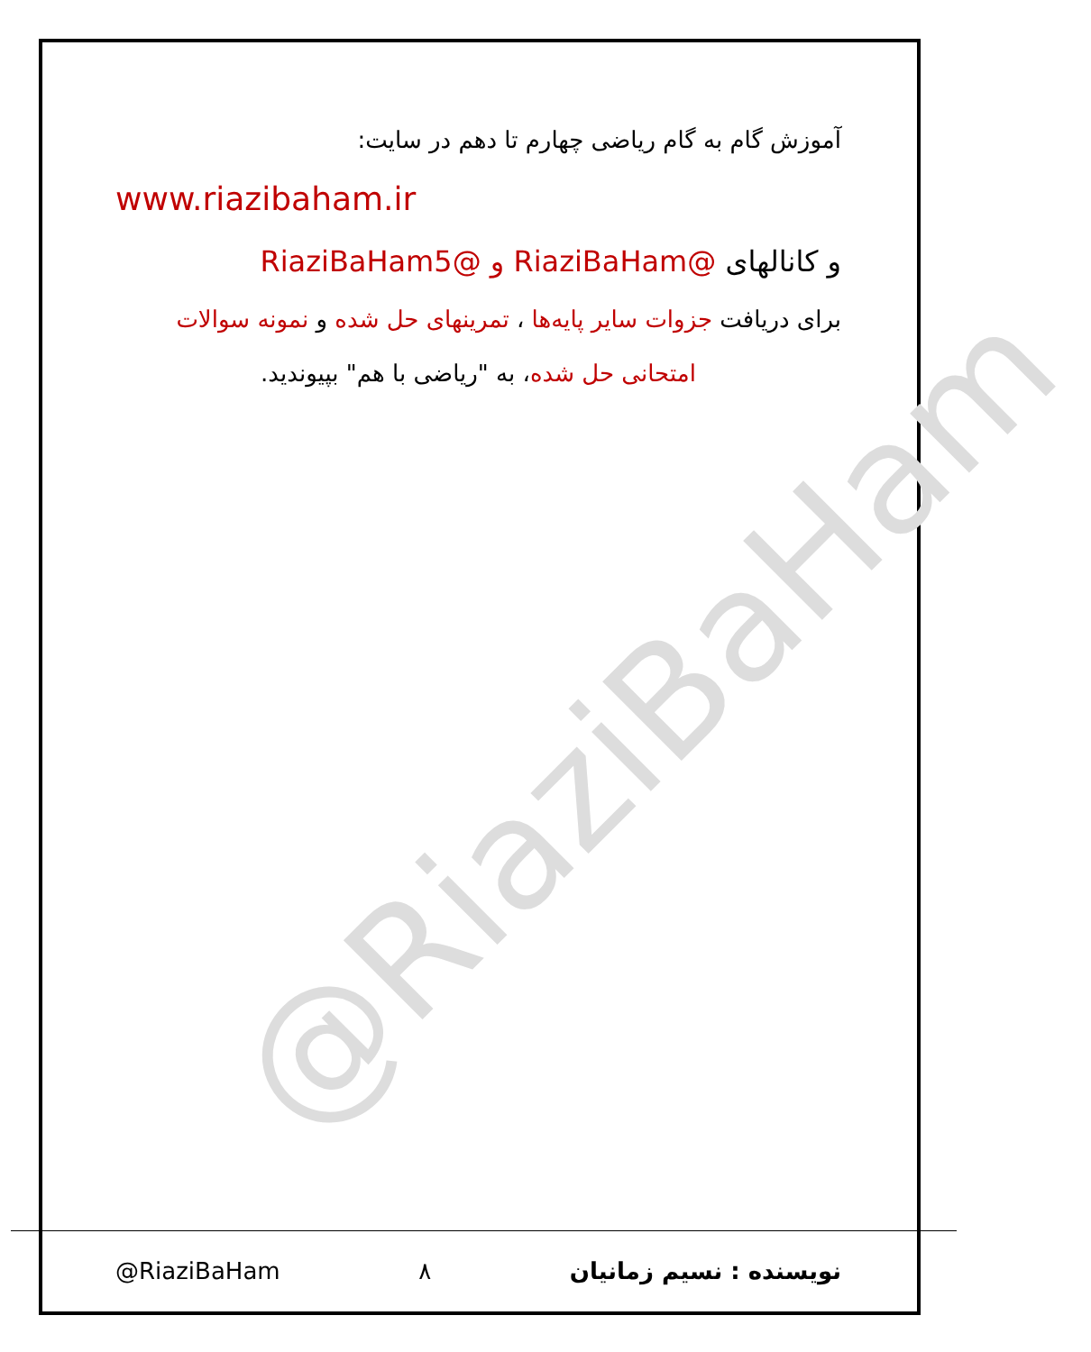@RiaziBaHam
آموزش گام به گام ریاضی چهارم تا دهم در سایت:
www.riazibaham.ir
و کانالهای @RiaziBaHam و @RiaziBaHam5
برای دریافت جزوات سایر پایه‌ها ، تمرینهای حل شده و نمونه سوالات
امتحانی حل شده، به "ریاضی با هم" بپیوندید.
@RiaziBaHam ۸ نویسنده : نسیم زمانیان